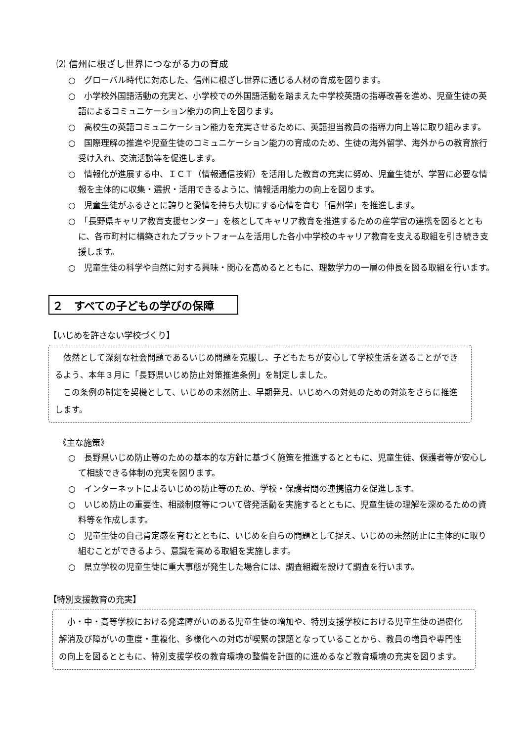⑵ 信州に根ざし世界につながる力の育成
○　グローバル時代に対応した、信州に根ざし世界に通じる人材の育成を図ります。
○　小学校外国語活動の充実と、小学校での外国語活動を踏まえた中学校英語の指導改善を進め、児童生徒の英語によるコミュニケーション能力の向上を図ります。
○　高校生の英語コミュニケーション能力を充実させるために、英語担当教員の指導力向上等に取り組みます。
○　国際理解の推進や児童生徒のコミュニケーション能力の育成のため、生徒の海外留学、海外からの教育旅行受け入れ、交流活動等を促進します。
○　情報化が進展する中、ＩＣＴ（情報通信技術）を活用した教育の充実に努め、児童生徒が、学習に必要な情報を主体的に収集・選択・活用できるように、情報活用能力の向上を図ります。
○　児童生徒がふるさとに誇りと愛情を持ち大切にする心情を育む「信州学」を推進します。
○　「長野県キャリア教育支援センター」を核としてキャリア教育を推進するための産学官の連携を図るとともに、各市町村に構築されたプラットフォームを活用した各小中学校のキャリア教育を支える取組を引き続き支援します。
○　児童生徒の科学や自然に対する興味・関心を高めるとともに、理数学力の一層の伸長を図る取組を行います。
２　すべての子どもの学びの保障
【いじめを許さない学校づくり】
依然として深刻な社会問題であるいじめ問題を克服し、子どもたちが安心して学校生活を送ることができるよう、本年３月に「長野県いじめ防止対策推進条例」を制定しました。
この条例の制定を契機として、いじめの未然防止、早期発見、いじめへの対処のための対策をさらに推進します。
《主な施策》
○　長野県いじめ防止等のための基本的な方針に基づく施策を推進するとともに、児童生徒、保護者等が安心して相談できる体制の充実を図ります。
○　インターネットによるいじめの防止等のため、学校・保護者間の連携協力を促進します。
○　いじめ防止の重要性、相談制度等について啓発活動を実施するとともに、児童生徒の理解を深めるための資料等を作成します。
○　児童生徒の自己肯定感を育むとともに、いじめを自らの問題として捉え、いじめの未然防止に主体的に取り組むことができるよう、意識を高める取組を実施します。
○　県立学校の児童生徒に重大事態が発生した場合には、調査組織を設けて調査を行います。
【特別支援教育の充実】
小・中・高等学校における発達障がいのある児童生徒の増加や、特別支援学校における児童生徒の過密化解消及び障がいの重度・重複化、多様化への対応が喫緊の課題となっていることから、教員の増員や専門性の向上を図るとともに、特別支援学校の教育環境の整備を計画的に進めるなど教育環境の充実を図ります。